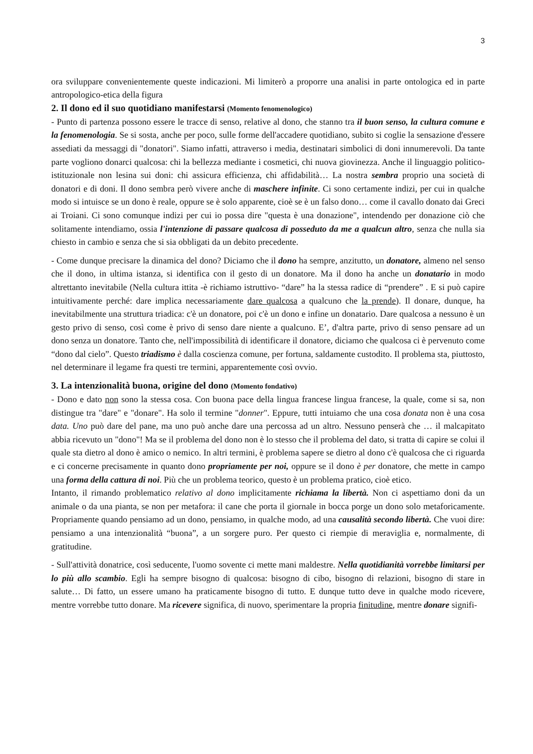3
ora sviluppare convenientemente queste indicazioni. Mi limiterò a proporre una analisi in parte ontologica ed in parte antropologico-etica della figura
2. Il dono ed il suo quotidiano manifestarsi (Momento fenomenologico)
- Punto di partenza possono essere le tracce di senso, relative al dono, che stanno tra il buon senso, la cultura comune e la fenomenologia. Se si sosta, anche per poco, sulle forme dell'accadere quotidiano, subito si coglie la sensazione d'essere assediati da messaggi di "donatori". Siamo infatti, attraverso i media, destinatari simbolici di doni innumerevoli. Da tante parte vogliono donarci qualcosa: chi la bellezza mediante i cosmetici, chi nuova giovinezza. Anche il linguaggio politico-istituzionale non lesina sui doni: chi assicura efficienza, chi affidabilità… La nostra sembra proprio una società di donatori e di doni. Il dono sembra però vivere anche di maschere infinite. Ci sono certamente indizi, per cui in qualche modo si intuisce se un dono è reale, oppure se è solo apparente, cioè se è un falso dono… come il cavallo donato dai Greci ai Troiani. Ci sono comunque indizi per cui io possa dire "questa è una donazione", intendendo per donazione ciò che solitamente intendiamo, ossia l'intenzione di passare qualcosa di posseduto da me a qualcun altro, senza che nulla sia chiesto in cambio e senza che si sia obbligati da un debito precedente.
- Come dunque precisare la dinamica del dono? Diciamo che il dono ha sempre, anzitutto, un donatore, almeno nel senso che il dono, in ultima istanza, si identifica con il gesto di un donatore. Ma il dono ha anche un donatario in modo altrettanto inevitabile (Nella cultura ittita -è richiamo istruttivo- “dare” ha la stessa radice di “prendere” . E si può capire intuitivamente perché: dare implica necessariamente dare qualcosa a qualcuno che la prende). Il donare, dunque, ha inevitabilmente una struttura triadica: c'è un donatore, poi c'è un dono e infine un donatario. Dare qualcosa a nessuno è un gesto privo di senso, così come è privo di senso dare niente a qualcuno. E’, d'altra parte, privo di senso pensare ad un dono senza un donatore. Tanto che, nell'impossibilità di identificare il donatore, diciamo che qualcosa ci è pervenuto come “dono dal cielo”. Questo triadismo è dalla coscienza comune, per fortuna, saldamente custodito. Il problema sta, piuttosto, nel determinare il legame fra questi tre termini, apparentemente così ovvio.
3. La intenzionalità buona, origine del dono (Momento fondativo)
- Dono e dato non sono la stessa cosa. Con buona pace della lingua francese lingua francese, la quale, come si sa, non distingue tra "dare" e "donare". Ha solo il termine "donner". Eppure, tutti intuiamo che una cosa donata non è una cosa data. Uno può dare del pane, ma uno può anche dare una percossa ad un altro. Nessuno penserà che … il malcapitato abbia ricevuto un "dono"! Ma se il problema del dono non è lo stesso che il problema del dato, si tratta di capire se colui il quale sta dietro al dono è amico o nemico. In altri termini, è problema sapere se dietro al dono c'è qualcosa che ci riguarda e ci concerne precisamente in quanto dono propriamente per noi, oppure se il dono è per donatore, che mette in campo una forma della cattura di noi. Più che un problema teorico, questo è un problema pratico, cioè etico.
Intanto, il rimando problematico relativo al dono implicitamente richiama la libertà. Non ci aspettiamo doni da un animale o da una pianta, se non per metafora: il cane che porta il giornale in bocca porge un dono solo metaforicamente. Propriamente quando pensiamo ad un dono, pensiamo, in qualche modo, ad una causalità secondo libertà. Che vuoi dire: pensiamo a una intenzionalità “buona”, a un sorgere puro. Per questo ci riempie di meraviglia e, normalmente, di gratitudine.
- Sull'attività donatrice, così seducente, l'uomo sovente ci mette mani maldestre. Nella quotidianità vorrebbe limitarsi per lo più allo scambio. Egli ha sempre bisogno di qualcosa: bisogno di cibo, bisogno di relazioni, bisogno di stare in salute… Di fatto, un essere umano ha praticamente bisogno di tutto. E dunque tutto deve in qualche modo ricevere, mentre vorrebbe tutto donare. Ma ricevere significa, di nuovo, sperimentare la propria finitudine, mentre donare signifi-